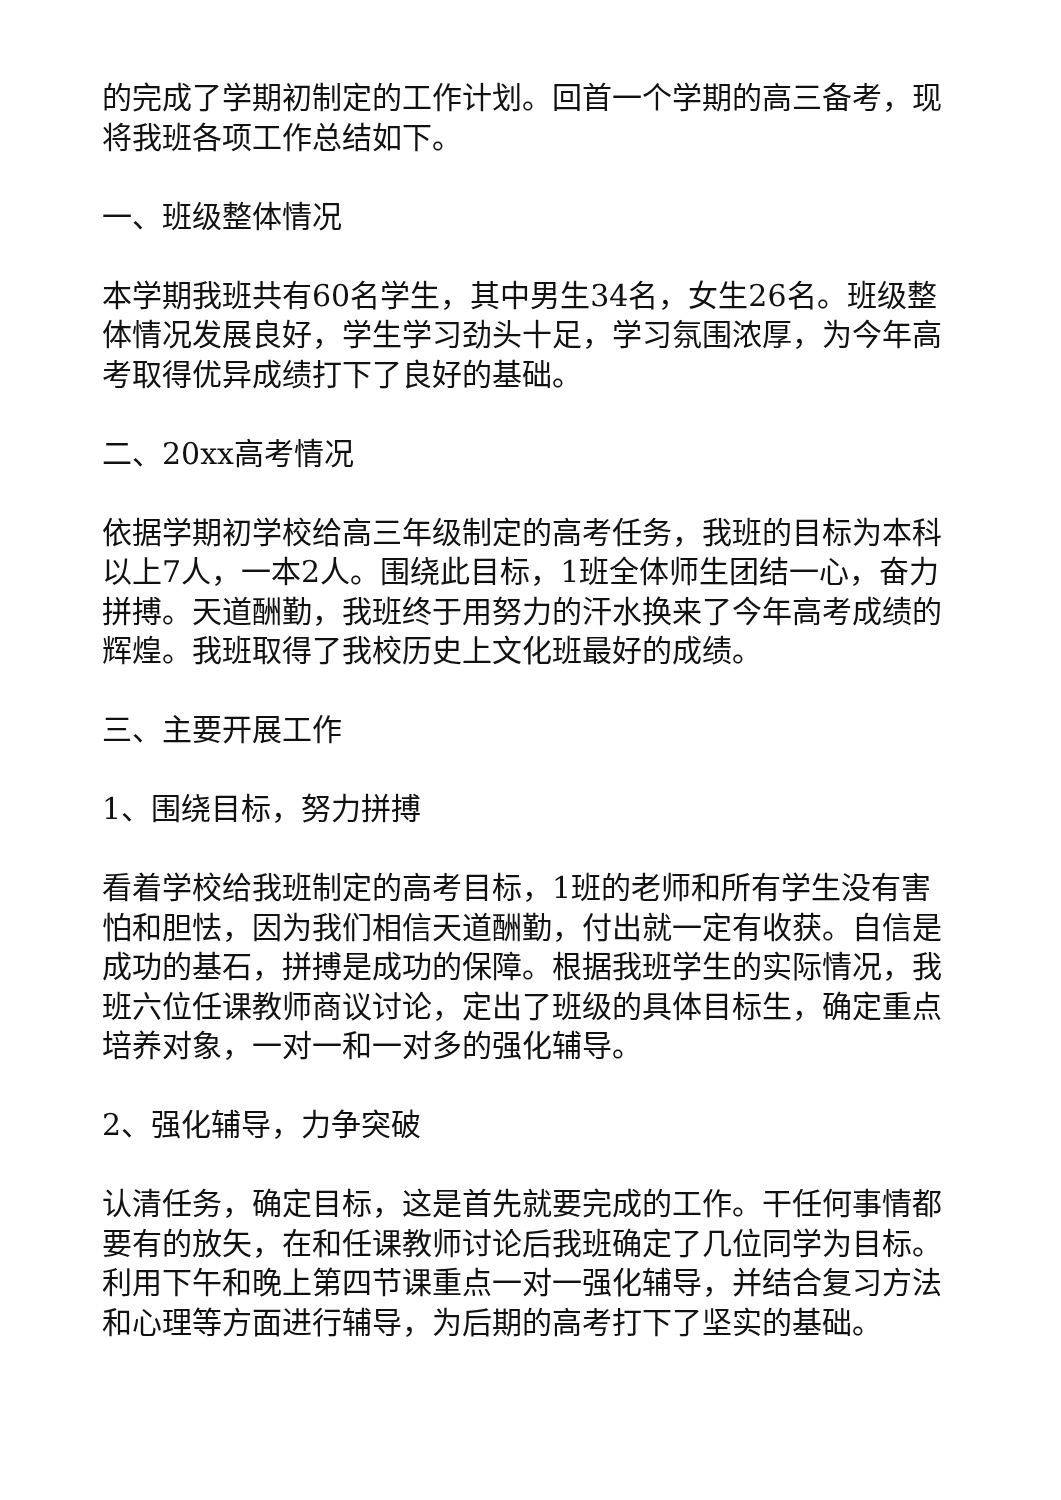的完成了学期初制定的工作计划。回首一个学期的高三备考，现将我班各项工作总结如下。
一、班级整体情况
本学期我班共有60名学生，其中男生34名，女生26名。班级整体情况发展良好，学生学习劲头十足，学习氛围浓厚，为今年高考取得优异成绩打下了良好的基础。
二、20xx高考情况
依据学期初学校给高三年级制定的高考任务，我班的目标为本科以上7人，一本2人。围绕此目标，1班全体师生团结一心，奋力拼搏。天道酬勤，我班终于用努力的汗水换来了今年高考成绩的辉煌。我班取得了我校历史上文化班最好的成绩。
三、主要开展工作
1、围绕目标，努力拼搏
看着学校给我班制定的高考目标，1班的老师和所有学生没有害怕和胆怯，因为我们相信天道酬勤，付出就一定有收获。自信是成功的基石，拼搏是成功的保障。根据我班学生的实际情况，我班六位任课教师商议讨论，定出了班级的具体目标生，确定重点培养对象，一对一和一对多的强化辅导。
2、强化辅导，力争突破
认清任务，确定目标，这是首先就要完成的工作。干任何事情都要有的放矢，在和任课教师讨论后我班确定了几位同学为目标。利用下午和晚上第四节课重点一对一强化辅导，并结合复习方法和心理等方面进行辅导，为后期的高考打下了坚实的基础。